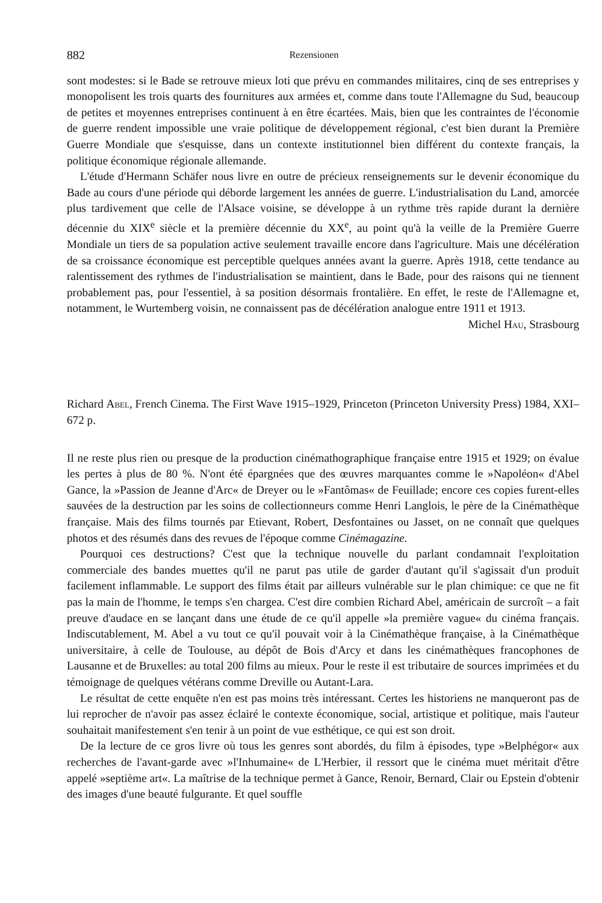882 Rezensionen
sont modestes: si le Bade se retrouve mieux loti que prévu en commandes militaires, cinq de ses entreprises y monopolisent les trois quarts des fournitures aux armées et, comme dans toute l'Allemagne du Sud, beaucoup de petites et moyennes entreprises continuent à en être écartées. Mais, bien que les contraintes de l'économie de guerre rendent impossible une vraie politique de développement régional, c'est bien durant la Première Guerre Mondiale que s'esquisse, dans un contexte institutionnel bien différent du contexte français, la politique économique régionale allemande.
L'étude d'Hermann Schäfer nous livre en outre de précieux renseignements sur le devenir économique du Bade au cours d'une période qui déborde largement les années de guerre. L'industrialisation du Land, amorcée plus tardivement que celle de l'Alsace voisine, se développe à un rythme très rapide durant la dernière décennie du XIX<sup>e</sup> siècle et la première décennie du XX<sup>e</sup>, au point qu'à la veille de la Première Guerre Mondiale un tiers de sa population active seulement travaille encore dans l'agriculture. Mais une décélération de sa croissance économique est perceptible quelques années avant la guerre. Après 1918, cette tendance au ralentissement des rythmes de l'industrialisation se maintient, dans le Bade, pour des raisons qui ne tiennent probablement pas, pour l'essentiel, à sa position désormais frontalière. En effet, le reste de l'Allemagne et, notamment, le Wurtemberg voisin, ne connaissent pas de décélération analogue entre 1911 et 1913.
Michel Hau, Strasbourg
Richard Abel, French Cinema. The First Wave 1915–1929, Princeton (Princeton University Press) 1984, XXI–672 p.
Il ne reste plus rien ou presque de la production cinémathographique française entre 1915 et 1929; on évalue les pertes à plus de 80 %. N'ont été épargnées que des œuvres marquantes comme le »Napoléon« d'Abel Gance, la »Passion de Jeanne d'Arc« de Dreyer ou le »Fantômas« de Feuillade; encore ces copies furent-elles sauvées de la destruction par les soins de collectionneurs comme Henri Langlois, le père de la Cinémathèque française. Mais des films tournés par Etievant, Robert, Desfontaines ou Jasset, on ne connaît que quelques photos et des résumés dans des revues de l'époque comme Cinémagazine.
Pourquoi ces destructions? C'est que la technique nouvelle du parlant condamnait l'exploitation commerciale des bandes muettes qu'il ne parut pas utile de garder d'autant qu'il s'agissait d'un produit facilement inflammable. Le support des films était par ailleurs vulnérable sur le plan chimique: ce que ne fit pas la main de l'homme, le temps s'en chargea. C'est dire combien Richard Abel, américain de surcroît – a fait preuve d'audace en se lançant dans une étude de ce qu'il appelle »la première vague« du cinéma français. Indiscutablement, M. Abel a vu tout ce qu'il pouvait voir à la Cinémathèque française, à la Cinémathèque universitaire, à celle de Toulouse, au dépôt de Bois d'Arcy et dans les cinémathèques francophones de Lausanne et de Bruxelles: au total 200 films au mieux. Pour le reste il est tributaire de sources imprimées et du témoignage de quelques vétérans comme Dreville ou Autant-Lara.
Le résultat de cette enquête n'en est pas moins très intéressant. Certes les historiens ne manqueront pas de lui reprocher de n'avoir pas assez éclairé le contexte économique, social, artistique et politique, mais l'auteur souhaitait manifestement s'en tenir à un point de vue esthétique, ce qui est son droit.
De la lecture de ce gros livre où tous les genres sont abordés, du film à épisodes, type »Belphégor« aux recherches de l'avant-garde avec »l'Inhumaine« de L'Herbier, il ressort que le cinéma muet méritait d'être appelé »septième art«. La maîtrise de la technique permet à Gance, Renoir, Bernard, Clair ou Epstein d'obtenir des images d'une beauté fulgurante. Et quel souffle